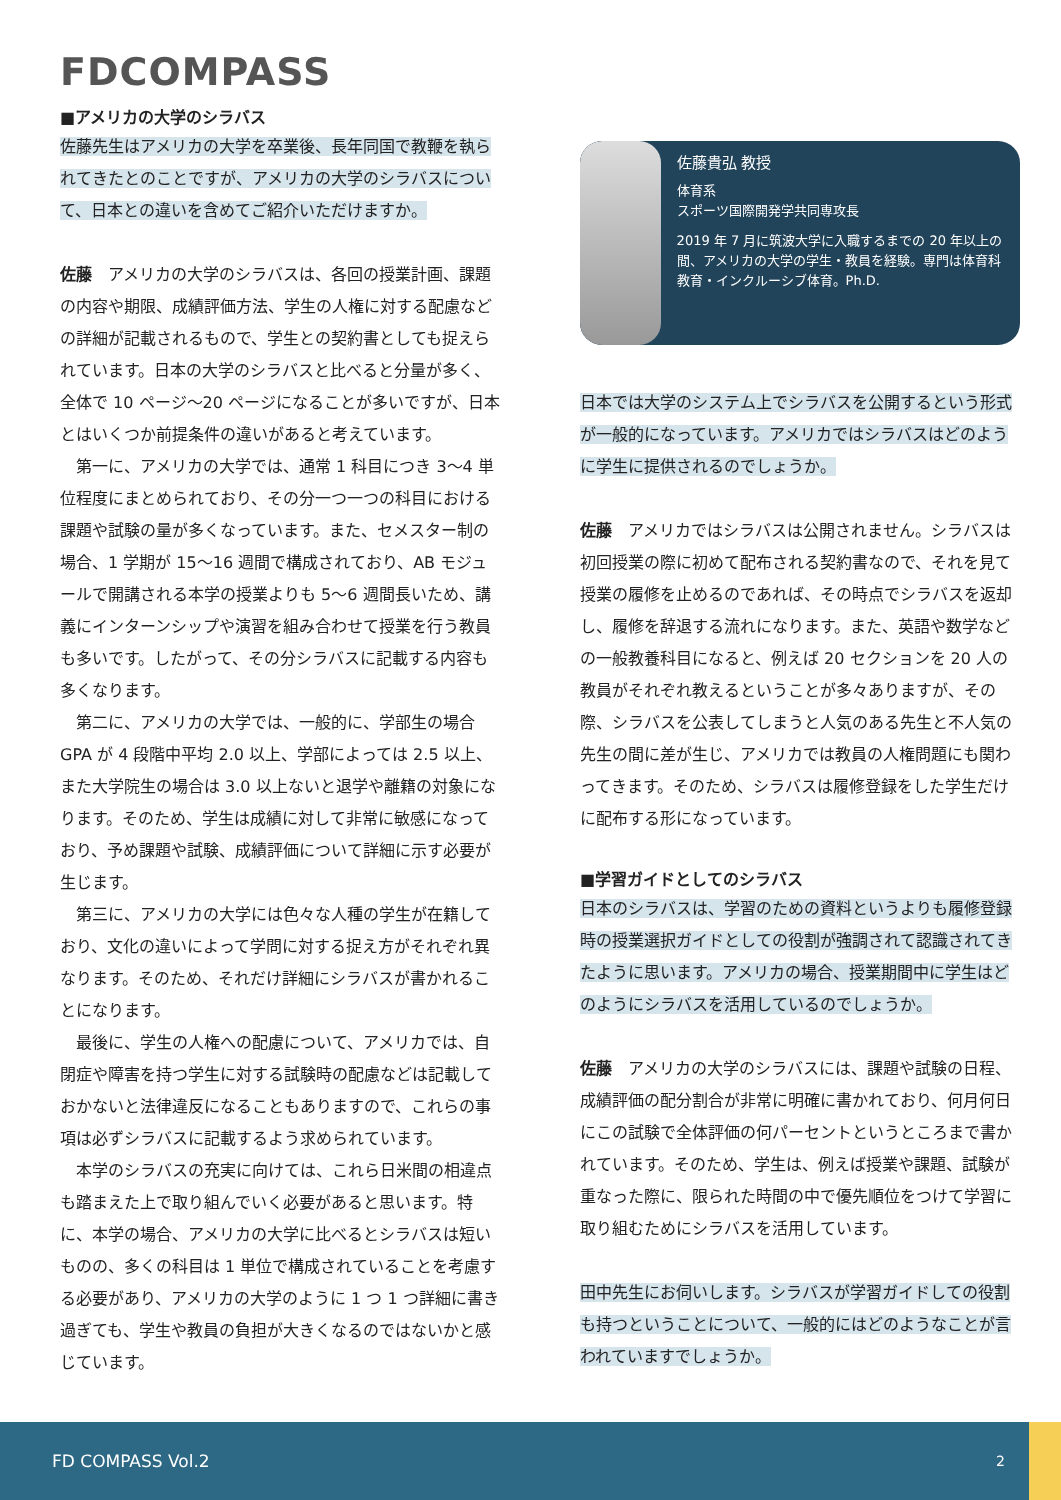FDCOMPASS
■アメリカの大学のシラバス
佐藤先生はアメリカの大学を卒業後、長年同国で教鞭を執られてきたとのことですが、アメリカの大学のシラバスについて、日本との違いを含めてご紹介いただけますか。
佐藤　アメリカの大学のシラバスは、各回の授業計画、課題の内容や期限、成績評価方法、学生の人権に対する配慮などの詳細が記載されるもので、学生との契約書としても捉えられています。日本の大学のシラバスと比べると分量が多く、全体で 10 ページ～20 ページになることが多いですが、日本とはいくつか前提条件の違いがあると考えています。
第一に、アメリカの大学では、通常 1 科目につき 3～4 単位程度にまとめられており、その分一つ一つの科目における課題や試験の量が多くなっています。また、セメスター制の場合、1 学期が 15～16 週間で構成されており、AB モジュールで開講される本学の授業よりも 5～6 週間長いため、講義にインターンシップや演習を組み合わせて授業を行う教員も多いです。したがって、その分シラバスに記載する内容も多くなります。
第二に、アメリカの大学では、一般的に、学部生の場合 GPA が 4 段階中平均 2.0 以上、学部によっては 2.5 以上、また大学院生の場合は 3.0 以上ないと退学や離籍の対象になります。そのため、学生は成績に対して非常に敏感になっており、予め課題や試験、成績評価について詳細に示す必要が生じます。
第三に、アメリカの大学には色々な人種の学生が在籍しており、文化の違いによって学問に対する捉え方がそれぞれ異なります。そのため、それだけ詳細にシラバスが書かれることになります。
最後に、学生の人権への配慮について、アメリカでは、自閉症や障害を持つ学生に対する試験時の配慮などは記載しておかないと法律違反になることもありますので、これらの事項は必ずシラバスに記載するよう求められています。
本学のシラバスの充実に向けては、これら日米間の相違点も踏まえた上で取り組んでいく必要があると思います。特に、本学の場合、アメリカの大学に比べるとシラバスは短いものの、多くの科目は 1 単位で構成されていることを考慮する必要があり、アメリカの大学のように 1 つ 1 つ詳細に書き過ぎても、学生や教員の負担が大きくなるのではないかと感じています。
佐藤貴弘 教授
体育系
スポーツ国際開発学共同専攻長
2019 年 7 月に筑波大学に入職するまでの 20 年以上の間、アメリカの大学の学生・教員を経験。専門は体育科教育・インクルーシブ体育。Ph.D.
日本では大学のシステム上でシラバスを公開するという形式が一般的になっています。アメリカではシラバスはどのように学生に提供されるのでしょうか。
佐藤　アメリカではシラバスは公開されません。シラバスは初回授業の際に初めて配布される契約書なので、それを見て授業の履修を止めるのであれば、その時点でシラバスを返却し、履修を辞退する流れになります。また、英語や数学などの一般教養科目になると、例えば 20 セクションを 20 人の教員がそれぞれ教えるということが多々ありますが、その際、シラバスを公表してしまうと人気のある先生と不人気の先生の間に差が生じ、アメリカでは教員の人権問題にも関わってきます。そのため、シラバスは履修登録をした学生だけに配布する形になっています。
■学習ガイドとしてのシラバス
日本のシラバスは、学習のための資料というよりも履修登録時の授業選択ガイドとしての役割が強調されて認識されてきたように思います。アメリカの場合、授業期間中に学生はどのようにシラバスを活用しているのでしょうか。
佐藤　アメリカの大学のシラバスには、課題や試験の日程、成績評価の配分割合が非常に明確に書かれており、何月何日にこの試験で全体評価の何パーセントというところまで書かれています。そのため、学生は、例えば授業や課題、試験が重なった際に、限られた時間の中で優先順位をつけて学習に取り組むためにシラバスを活用しています。
田中先生にお伺いします。シラバスが学習ガイドしての役割も持つということについて、一般的にはどのようなことが言われていますでしょうか。
FD COMPASS Vol.2 2